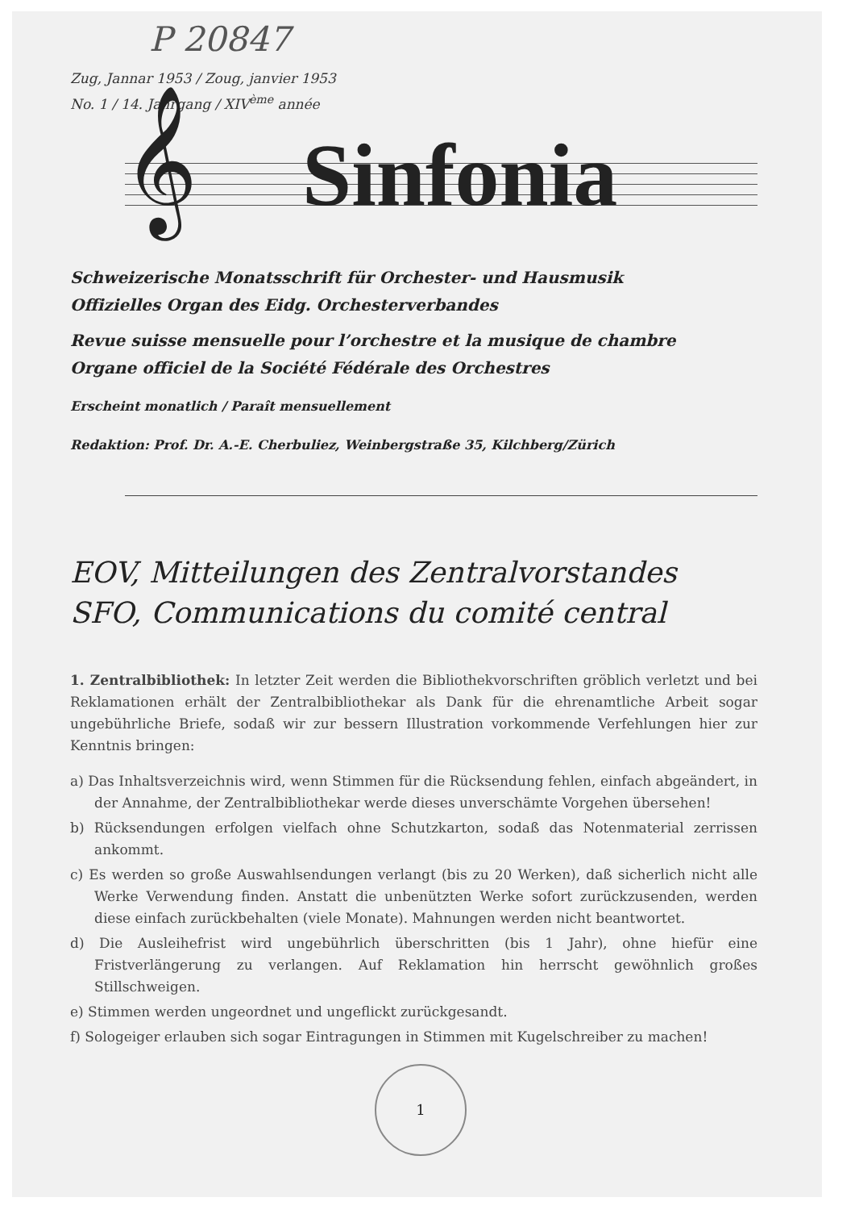P 20847
Zug, Jannar 1953 / Zoug, janvier 1953
No. 1 / 14. Jahrgang / XIV<sup>ème</sup> année
𝄞 Sinfonia
Schweizerische Monatsschrift für Orchester- und Hausmusik
Offizielles Organ des Eidg. Orchesterverbandes
Revue suisse mensuelle pour l’orchestre et la musique de chambre
Organe officiel de la Société Fédérale des Orchestres
Erscheint monatlich / Paraît mensuellement
Redaktion: Prof. Dr. A.-E. Cherbuliez, Weinbergstraße 35, Kilchberg/Zürich
EOV, Mitteilungen des Zentralvorstandes
SFO, Communications du comité central
1. Zentralbibliothek: In letzter Zeit werden die Bibliothekvorschriften gröblich verletzt und bei Reklamationen erhält der Zentralbibliothekar als Dank für die ehrenamtliche Arbeit sogar ungebührliche Briefe, sodaß wir zur bessern Illustration vorkommende Verfehlungen hier zur Kenntnis bringen:
a) Das Inhaltsverzeichnis wird, wenn Stimmen für die Rücksendung fehlen, einfach abgeändert, in der Annahme, der Zentralbibliothekar werde dieses unverschämte Vorgehen übersehen!
b) Rücksendungen erfolgen vielfach ohne Schutzkarton, sodaß das Notenmaterial zerrissen ankommt.
c) Es werden so große Auswahlsendungen verlangt (bis zu 20 Werken), daß sicherlich nicht alle Werke Verwendung finden. Anstatt die unbenützten Werke sofort zurückzusenden, werden diese einfach zurückbehalten (viele Monate). Mahnungen werden nicht beantwortet.
d) Die Ausleihefrist wird ungebührlich überschritten (bis 1 Jahr), ohne hiefür eine Fristverlängerung zu verlangen. Auf Reklamation hin herrscht gewöhnlich großes Stillschweigen.
e) Stimmen werden ungeordnet und ungeflickt zurückgesandt.
f) Sologeiger erlauben sich sogar Eintragungen in Stimmen mit Kugelschreiber zu machen!
1